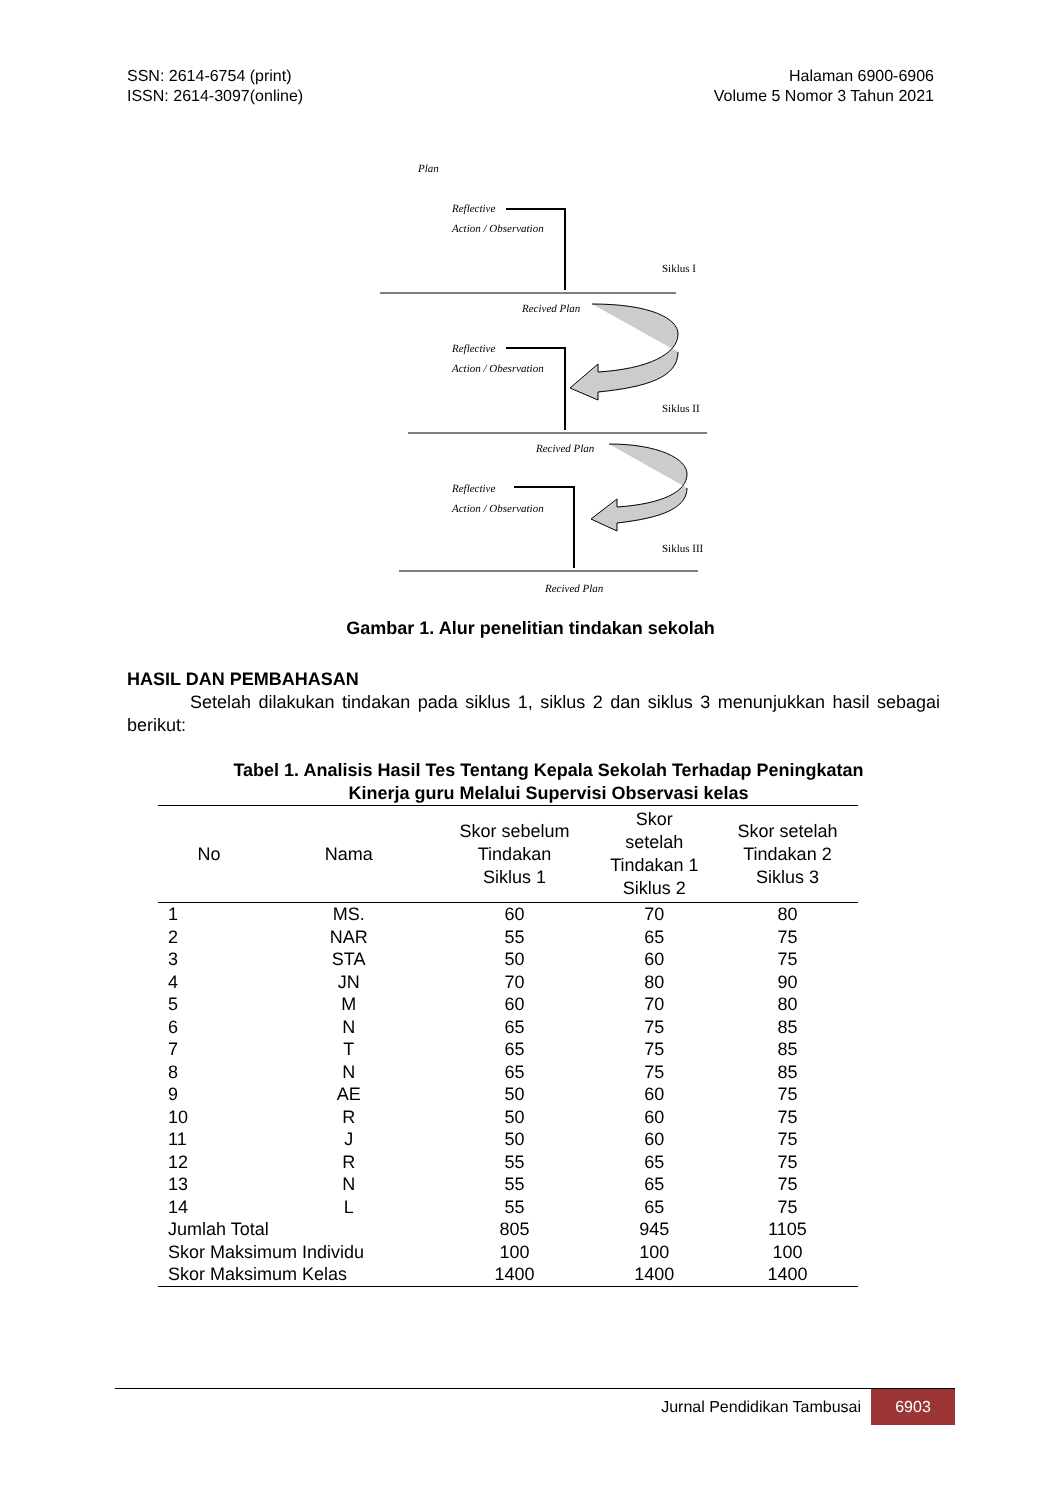SSN: 2614-6754 (print)
ISSN: 2614-3097(online)
Halaman 6900-6906
Volume 5 Nomor 3 Tahun 2021
Plan
Reflective
Action / Observation
Siklus I
Recived Plan
Reflective
Action / Obesrvation
Siklus II
Recived Plan
Reflective
Action / Observation
Siklus III
Recived Plan
Gambar 1. Alur penelitian tindakan sekolah
HASIL DAN PEMBAHASAN
Setelah dilakukan tindakan pada siklus 1, siklus 2 dan siklus 3 menunjukkan hasil sebagai berikut:
Tabel 1. Analisis Hasil Tes Tentang Kepala Sekolah Terhadap Peningkatan
Kinerja guru Melalui Supervisi Observasi kelas
| No | Nama | Skor sebelum Tindakan Siklus 1 | Skor setelah Tindakan 1 Siklus 2 | Skor setelah Tindakan 2 Siklus 3 |
| --- | --- | --- | --- | --- |
| 1 | MS. | 60 | 70 | 80 |
| 2 | NAR | 55 | 65 | 75 |
| 3 | STA | 50 | 60 | 75 |
| 4 | JN | 70 | 80 | 90 |
| 5 | M | 60 | 70 | 80 |
| 6 | N | 65 | 75 | 85 |
| 7 | T | 65 | 75 | 85 |
| 8 | N | 65 | 75 | 85 |
| 9 | AE | 50 | 60 | 75 |
| 10 | R | 50 | 60 | 75 |
| 11 | J | 50 | 60 | 75 |
| 12 | R | 55 | 65 | 75 |
| 13 | N | 55 | 65 | 75 |
| 14 | L | 55 | 65 | 75 |
| Jumlah Total | | 805 | 945 | 1105 |
| Skor Maksimum Individu | | 100 | 100 | 100 |
| Skor Maksimum Kelas | | 1400 | 1400 | 1400 |
Jurnal Pendidikan Tambusai
6903